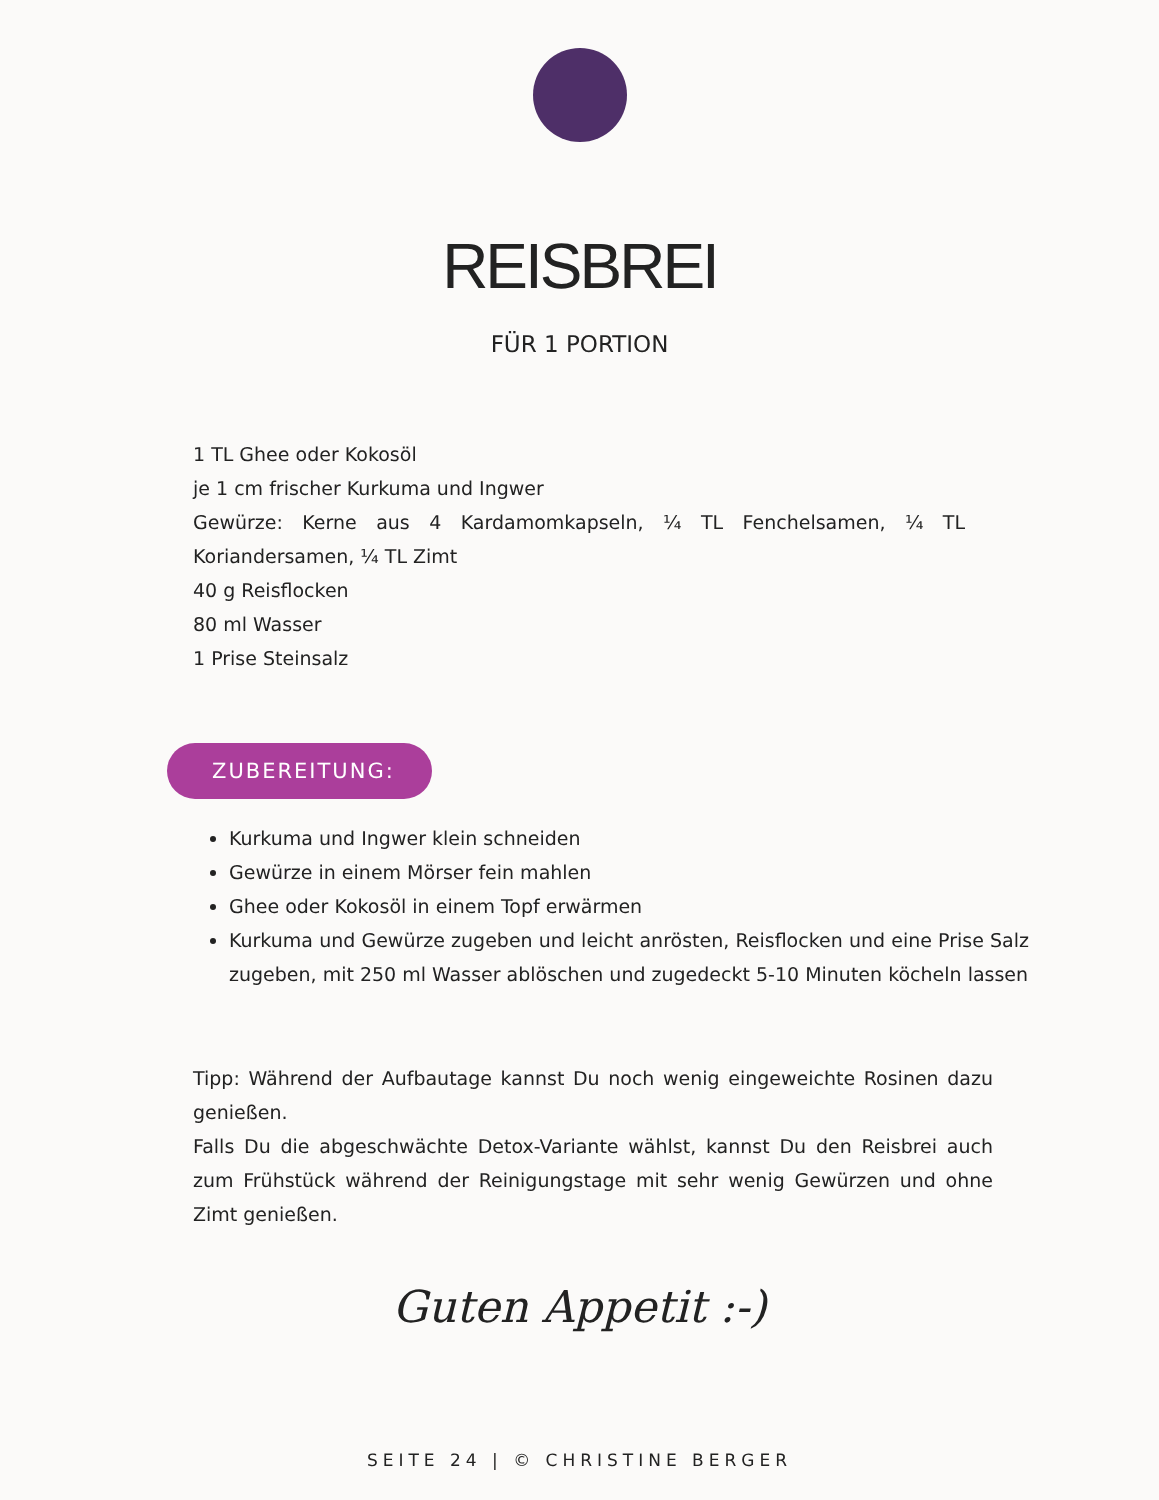REISBREI
FÜR 1 PORTION
1 TL Ghee oder Kokosöl
je 1 cm frischer Kurkuma und Ingwer
Gewürze: Kerne aus 4 Kardamomkapseln, ¼ TL Fenchelsamen, ¼ TL Koriandersamen, ¼ TL Zimt
40 g Reisflocken
80 ml Wasser
1 Prise Steinsalz
ZUBEREITUNG:
Kurkuma und Ingwer klein schneiden
Gewürze in einem Mörser fein mahlen
Ghee oder Kokosöl in einem Topf erwärmen
Kurkuma und Gewürze zugeben und leicht anrösten, Reisflocken und eine Prise Salz zugeben, mit 250 ml Wasser ablöschen und zugedeckt 5-10 Minuten köcheln lassen
Tipp: Während der Aufbautage kannst Du noch wenig eingeweichte Rosinen dazu genießen.
Falls Du die abgeschwächte Detox-Variante wählst, kannst Du den Reisbrei auch zum Frühstück während der Reinigungstage mit sehr wenig Gewürzen und ohne Zimt genießen.
Guten Appetit :-)
SEITE 24 | © CHRISTINE BERGER